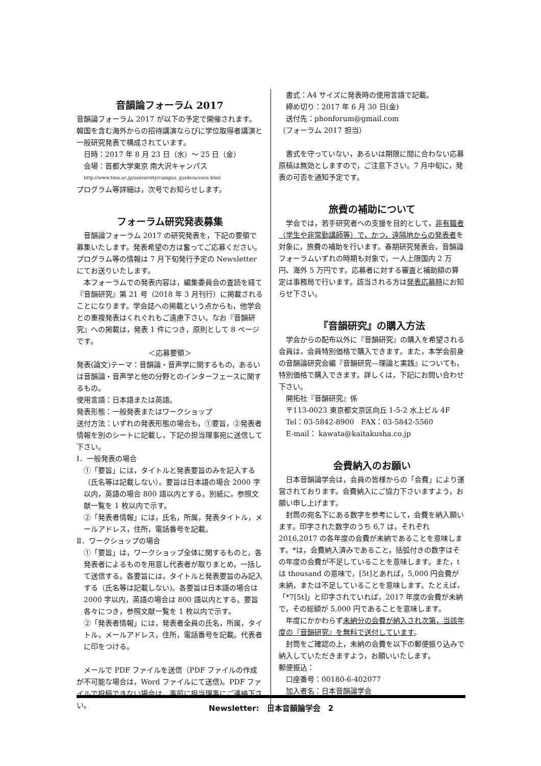音韻論フォーラム 2017
音韻論フォーラム 2017 が以下の予定で開催されます。韓国を含む海外からの招待講演ならびに学位取得者講演と一般研究発表で構成されています。
日時：2017 年 8 月 23 日（水）〜 25 日（金）
会場：首都大学東京 南大沢キャンパス
http://www.tmu.ac.jp/university/campus_guide/access.html
プログラム等詳細は，次号でお知らせします。
フォーラム研究発表募集
　音韻論フォーラム 2017 の研究発表を，下記の要領で募集いたします。発表希望の方は奮ってご応募ください。プログラム等の情報は 7 月下旬発行予定の Newsletter にてお送りいたします。
　本フォーラムでの発表内容は，編集委員会の査読を経て『音韻研究』第 21 号（2018 年 3 月刊行）に掲載されることになります。学会誌への掲載という点からも，他学会との重複発表はくれぐれもご遠慮下さい。なお『音韻研究』への掲載は，発表 1 件につき，原則として 8 ページです。
＜応募要領＞
発表(論文)テーマ：音韻論・音声学に関するもの，あるいは音韻論・音声学と他の分野とのインターフェースに関するもの。
使用言語：日本語または英語。
発表形態：一般発表またはワークショップ
送付方法：いずれの発表形態の場合も，①要旨，②発表者情報を別のシートに記載し，下記の担当理事宛に送信して下さい。
Ⅰ．一般発表の場合
①「要旨」には，タイトルと発表要旨のみを記入する（氏名等は記載しない）。要旨は日本語の場合 2000 字以内，英語の場合 800 語以内とする。別紙に，参照文献一覧を 1 枚以内で示す。
②「発表者情報」には，氏名，所属，発表タイトル，メールアドレス，住所，電話番号を記載。
Ⅱ．ワークショップの場合
①「要旨」は，ワークショップ全体に関するものと，各発表者によるものを用意し代表者が取りまとめ，一括して送信する。各要旨には，タイトルと発表要旨のみ記入する（氏名等は記載しない)。各要旨は日本語の場合は 2000 字以内，英語の場合は 800 語以内とする。要旨各々につき，参照文献一覧を 1 枚以内で示す。
②「発表者情報」には，発表者全員の氏名，所属，タイトル，メールアドレス，住所，電話番号を記載。代表者に印をつける。
　メールで PDF ファイルを送信（PDF ファイルの作成が不可能な場合は，Word ファイルにて送信)。PDF ファイルで投稿できない場合は，事前に担当理事にご連絡下さい。
書式：A4 サイズに発表時の使用言語で記載。
締め切り：2017 年 6 月 30 日(金)
送付先：phonforum@gmail.com
（フォーラム 2017 担当）
　書式を守っていない，あるいは期限に間に合わない応募原稿は無効としますので，ご注意下さい。7 月中旬に，発表の可否を通知予定です。
旅費の補助について
　学会では，若手研究者への支援を目的として，非有職者（学生や非常勤講師等）で，かつ，遠隔地からの発表者を対象に，旅費の補助を行います。春期研究発表会，音韻論フォーラムいずれの時期も対象で，一人上限国内 2 万円、海外 5 万円です。応募者に対する審査と補助額の算定は事務局で行います。該当される方は発表応募時にお知らせ下さい。
『音韻研究』の購入方法
　学会からの配布以外に『音韻研究』の購入を希望される会員は，会員特別価格で購入できます。また，本学会前身の音韻論研究会編『音韻研究―理論と実践』についても，特別価格で購入できます。詳しくは，下記にお問い合わせ下さい。
開拓社『音韻研究』係
〒113-0023 東京都文京区向丘 1-5-2 水上ビル 4F
Tel：03-5842-8900　FAX：03-5842-5560
E-mail： kawata@kaitakusha.co.jp
会費納入のお願い
　日本音韻論学会は，会員の皆様からの「会費」により運営されております。会費納入にご協力下さいますよう，お願い申し上げます。
　封筒の宛名下にある数字を参考にして，会費を納入願います。印字された数字のうち 6,7 は，それぞれ 2016,2017 の各年度の会費が未納であることを意味します。*は，会費納入済みであること，括弧付きの数字はその年度の会費が不足していることを意味します。また，t は thousand の意味で，[5t]とあれば，5,000 円会費が未納，または不足していることを意味します。たとえば，「*7[5t]」と印字されていれば，2017 年度の会費が未納で，その総額が 5,000 円であることを意味します。
　年度にかかわらず未納分の会費が納入され次第，当該年度の『音韻研究』を無料で送付しています。
　封筒をご確認の上，未納の会費を以下の郵便振り込みで納入していただきますよう，お願いいたします。
郵便振込：
口座番号：00180-6-402077
加入者名：日本音韻論学会
Newsletter:　日本音韻論学会　2